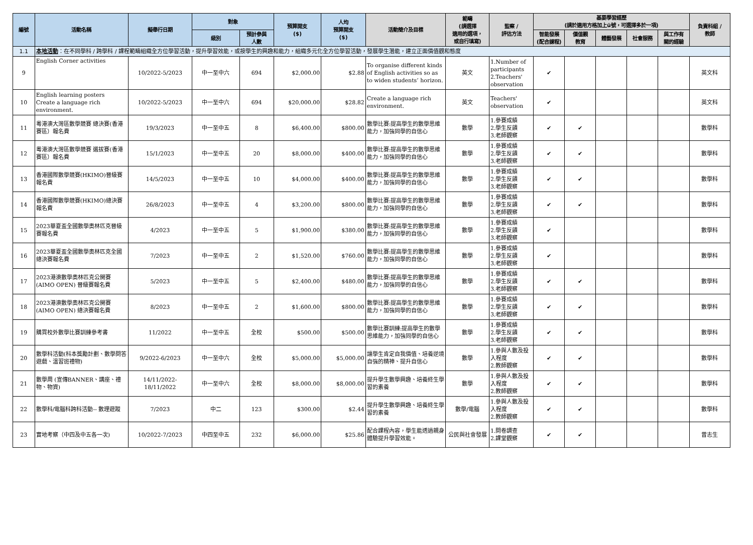| 編號 | 活動名稱 | 擬舉行日期 | 對象 | | 預算開支 ($) | 人均 預算開支 ($) | 活動簡介及目標 | 範疇 (請選擇 適用的選項， 或自行填寫) | 監察 / 評估方法 | 基要學習經歷 (請於適用方格加上ü號，可選擇多於一項) | | | | | 負責科組 / 教師 |
| --- | --- | --- | --- | --- | --- | --- | --- | --- | --- | --- | --- | --- | --- | --- | --- |
| | | | 級別 | 預計參與 人數 | | | | | | 智能發展 (配合課程) | 價值觀 教育 | 體藝發展 | 社會服務 | 與工作有 關的經驗 | |
| 1.1 | 本地活動 ：在不同學科 / 跨學科 / 課程範疇組織全方位學習活動，提升學習效能，或按學生的興趣和能力，組織多元化全方位學習活動，發展學生潛能，建立正面價值觀和態度 | | | | | | | | | | | | | | |
| 9 | English Corner activities | 10/2022-5/2023 | 中一至中六 | 694 | $2,000.00 | $2.88 | To organise different kinds of English activities so as to widen students’ horizon. | 英文 | 1.Number of participants 2.Teachers' observation | ✔ | | | | | 英文科 |
| 10 | English learning posters Create a language rich environment. | 10/2022-5/2023 | 中一至中六 | 694 | $20,000.00 | $28.82 | Create a language rich environment. | 英文 | Teachers' observation | ✔ | | | | | 英文科 |
| 11 | 粵港澳大灣區數學競賽 總決賽(香港賽區）報名費 | 19/3/2023 | 中一至中五 | 8 | $6,400.00 | $800.00 | 數學比賽:提高學生的數學思維能力，加強同學的自信心 | 數學 | 1.參賽成績 2.學生反饋 3.老師觀察 | ✔ | ✔ | | | | 數學科 |
| 12 | 粵港澳大灣區數學競賽 選拔賽(香港賽區）報名費 | 15/1/2023 | 中一至中五 | 20 | $8,000.00 | $400.00 | 數學比賽:提高學生的數學思維能力，加強同學的自信心 | 數學 | 1.參賽成績 2.學生反饋 3.老師觀察 | ✔ | ✔ | | | | 數學科 |
| 13 | 香港國際數學競賽(HKIMO)晉級賽報名費 | 14/5/2023 | 中一至中五 | 10 | $4,000.00 | $400.00 | 數學比賽:提高學生的數學思維能力，加強同學的自信心 | 數學 | 1.參賽成績 2.學生反饋 3.老師觀察 | ✔ | ✔ | | | | 數學科 |
| 14 | 香港國際數學競賽(HKIMO)總決賽報名費 | 26/8/2023 | 中一至中五 | 4 | $3,200.00 | $800.00 | 數學比賽:提高學生的數學思維能力，加強同學的自信心 | 數學 | 1.參賽成績 2.學生反饋 3.老師觀察 | ✔ | ✔ | | | | 數學科 |
| 15 | 2023華夏盃全國數學奧林匹克晉級賽報名費 | 4/2023 | 中一至中五 | 5 | $1,900.00 | $380.00 | 數學比賽:提高學生的數學思維能力，加強同學的自信心 | 數學 | 1.參賽成績 2.學生反饋 3.老師觀察 | ✔ | | | | | 數學科 |
| 16 | 2023華夏盃全國數學奧林匹克全國總決賽報名費 | 7/2023 | 中一至中五 | 2 | $1,520.00 | $760.00 | 數學比賽:提高學生的數學思維能力，加強同學的自信心 | 數學 | 1.參賽成績 2.學生反饋 3.老師觀察 | ✔ | | | | | 數學科 |
| 17 | 2023港澳數學奧林匹克公開賽(AIMO OPEN) 晉級賽報名費 | 5/2023 | 中一至中五 | 5 | $2,400.00 | $480.00 | 數學比賽:提高學生的數學思維能力，加強同學的自信心 | 數學 | 1.參賽成績 2.學生反饋 3.老師觀察 | ✔ | ✔ | | | | 數學科 |
| 18 | 2023港澳數學奧林匹克公開賽(AIMO OPEN) 總決賽報名費 | 8/2023 | 中一至中五 | 2 | $1,600.00 | $800.00 | 數學比賽:提高學生的數學思維能力，加強同學的自信心 | 數學 | 1.參賽成績 2.學生反饋 3.老師觀察 | ✔ | ✔ | | | | 數學科 |
| 19 | 購買校外數學比賽訓練參考書 | 11/2022 | 中一至中五 | 全校 | $500.00 | $500.00 | 數學比賽訓練:提高學生的數學思維能力，加強同學的自信心 | 數學 | 1.參賽成績 2.學生反饋 3.老師觀察 | ✔ | ✔ | | | | 數學科 |
| 20 | 數學科活動(科本獎勵計劃、數學問答遊戲、溫習班禮物) | 9/2022-6/2023 | 中一至中六 | 全校 | $5,000.00 | $5,000.00 | 讓學生肯定自我價值、培養逆境自強的精神、提升自信心 | 數學 | 1.參與人數及投入程度 2.教師觀察 | ✔ | ✔ | | | | 數學科 |
| 21 | 數學周 (宣傳BANNER、講座、禮物、物資) | 14/11/2022-18/11/2022 | 中一至中六 | 全校 | $8,000.00 | $8,000.00 | 提升學生數學興趣、培養終生學習的素養 | 數學 | 1.參與人數及投入程度 2.教師觀察 | ✔ | ✔ | | | | 數學科 |
| 22 | 數學科/電腦科跨科活動-- 數理遊蹤 | 7/2023 | 中二 | 123 | $300.00 | $2.44 | 提升學生數學興趣、培養終生學習的素養 | 數學/電腦 | 1.參與人數及投入程度 2.教師觀察 | ✔ | ✔ | | | | 數學科 |
| 23 | 實地考察（中四及中五各一次) | 10/2022-7/2023 | 中四至中五 | 232 | $6,000.00 | $25.86 | 配合課程內容，學生能透過親身體驗提升學習效能。 | 公民與社會發展 | 1.問卷調查 2.課堂觀察 | ✔ | ✔ | | | | 曾志生 |